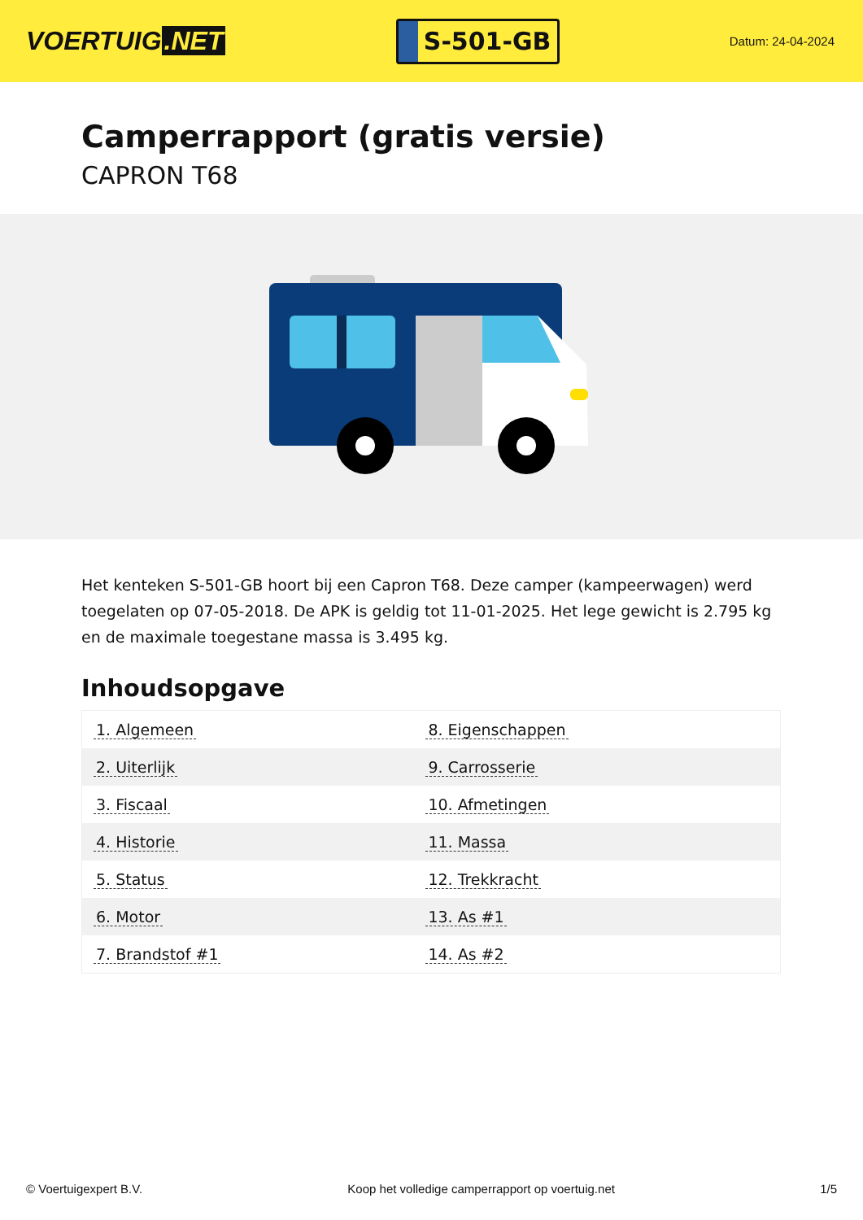VOERTUIG.NET
S-501-GB
Datum: 24-04-2024
Camperrapport (gratis versie)
CAPRON T68
Het kenteken S-501-GB hoort bij een Capron T68. Deze camper (kampeerwagen) werd toegelaten op 07-05-2018. De APK is geldig tot 11-01-2025. Het lege gewicht is 2.795 kg en de maximale toegestane massa is 3.495 kg.
Inhoudsopgave
| 1. Algemeen | 8. Eigenschappen |
| 2. Uiterlijk | 9. Carrosserie |
| 3. Fiscaal | 10. Afmetingen |
| 4. Historie | 11. Massa |
| 5. Status | 12. Trekkracht |
| 6. Motor | 13. As #1 |
| 7. Brandstof #1 | 14. As #2 |
© Voertuigexpert B.V. Koop het volledige camperrapport op voertuig.net 1/5